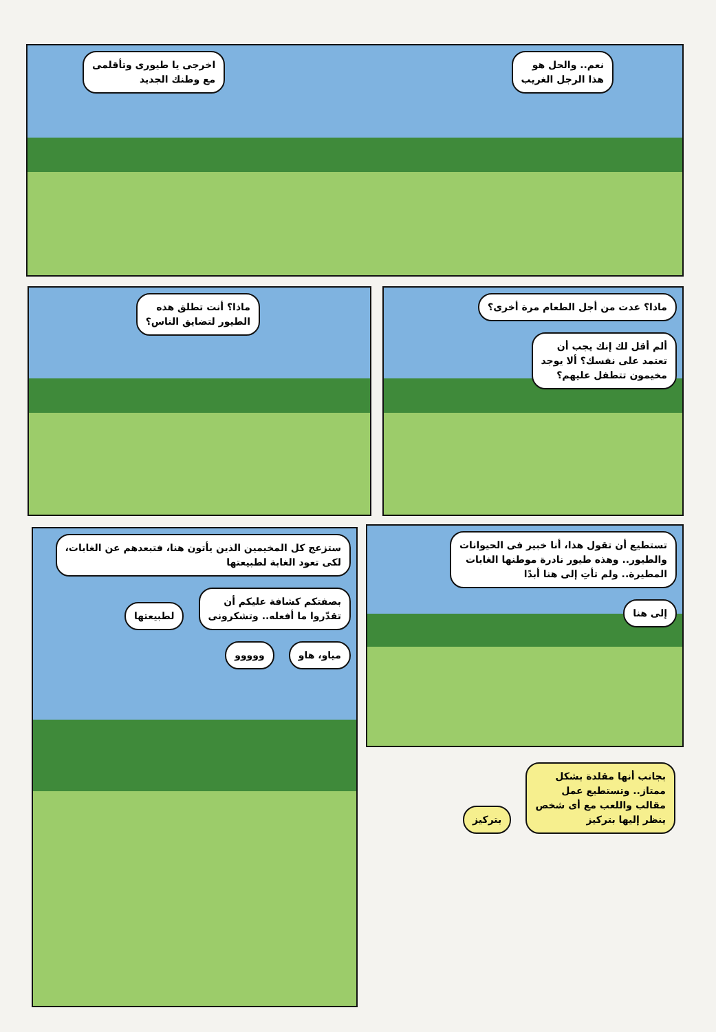نعم.. والحل هو
هذا الرجل الغريب
اخرجى يا طيورى وتأقلمى
مع وطنك الجديد
ماذا؟ عدت من أجل الطعام مرة أخرى؟
ألم أقل لك إنك يجب أن
تعتمد على نفسك؟ ألا يوجد
مخيمون تتطفل عليهم؟
ماذا؟ أنت تطلق هذه
الطيور لتضايق الناس؟
تستطيع أن تقول هذا، أنا خبير فى الحيوانات
والطيور.. وهذه طيور نادرة موطنها الغابات
المطيرة.. ولم تأتِ إلى هنا أبدًا
إلى هنا
ستزعج كل المخيمين الذين يأتون هنا، فتبعدهم عن الغابات،
لكى تعود الغابة لطبيعتها
بصفتكم كشافة عليكم أن
تقدّروا ما أفعله.. وتشكرونى
لطبيعتها
مياو، هاو ووووو
بجانب أنها مقلدة بشكل
ممتاز.. وتستطيع عمل
مقالب واللعب مع أى شخص
ينظر إليها بتركيز
بتركيز